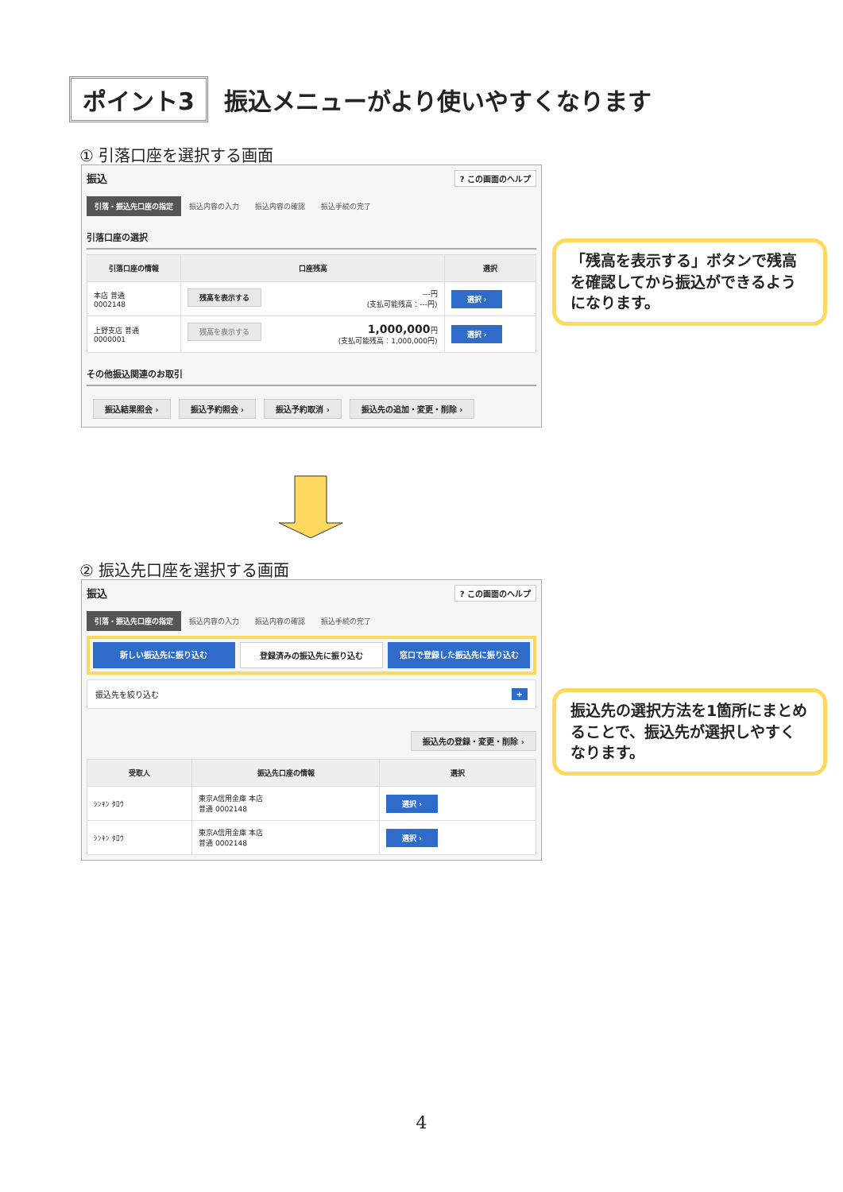ポイント3
振込メニューがより使いやすくなります
① 引落口座を選択する画面
振込? この画面のヘルプ
引落・振込先口座の指定 振込内容の入力 振込内容の確認 振込手続の完了
引落口座の選択
| 引落口座の情報 | 口座残高 | 選択 |
| --- | --- | --- |
| 本店 普通 0002148 | 残高を表示する ---円 (支払可能残高：---円) | 選択 › |
| 上野支店 普通 0000001 | 残高を表示する 1,000,000 円 (支払可能残高：1,000,000円) | 選択 › |
その他振込関連のお取引
振込結果照会 › 振込予約照会 › 振込予約取消 › 振込先の追加・変更・削除 ›
「残高を表示する」ボタンで残高を確認してから振込ができるようになります。
② 振込先口座を選択する画面
振込? この画面のヘルプ
引落・振込先口座の指定 振込内容の入力 振込内容の確認 振込手続の完了
新しい振込先に振り込む 登録済みの振込先に振り込む 窓口で登録した振込先に振り込む
振込先を絞り込む +
振込先の登録・変更・削除 ›
| 受取人 | 振込先口座の情報 | 選択 |
| --- | --- | --- |
| ｼﾝｷﾝ ﾀﾛｳ | 東京A信用金庫 本店 普通 0002148 | 選択 › |
| ｼﾝｷﾝ ﾀﾛｳ | 東京A信用金庫 本店 普通 0002148 | 選択 › |
振込先の選択方法を1箇所にまとめることで、振込先が選択しやすくなります。
4